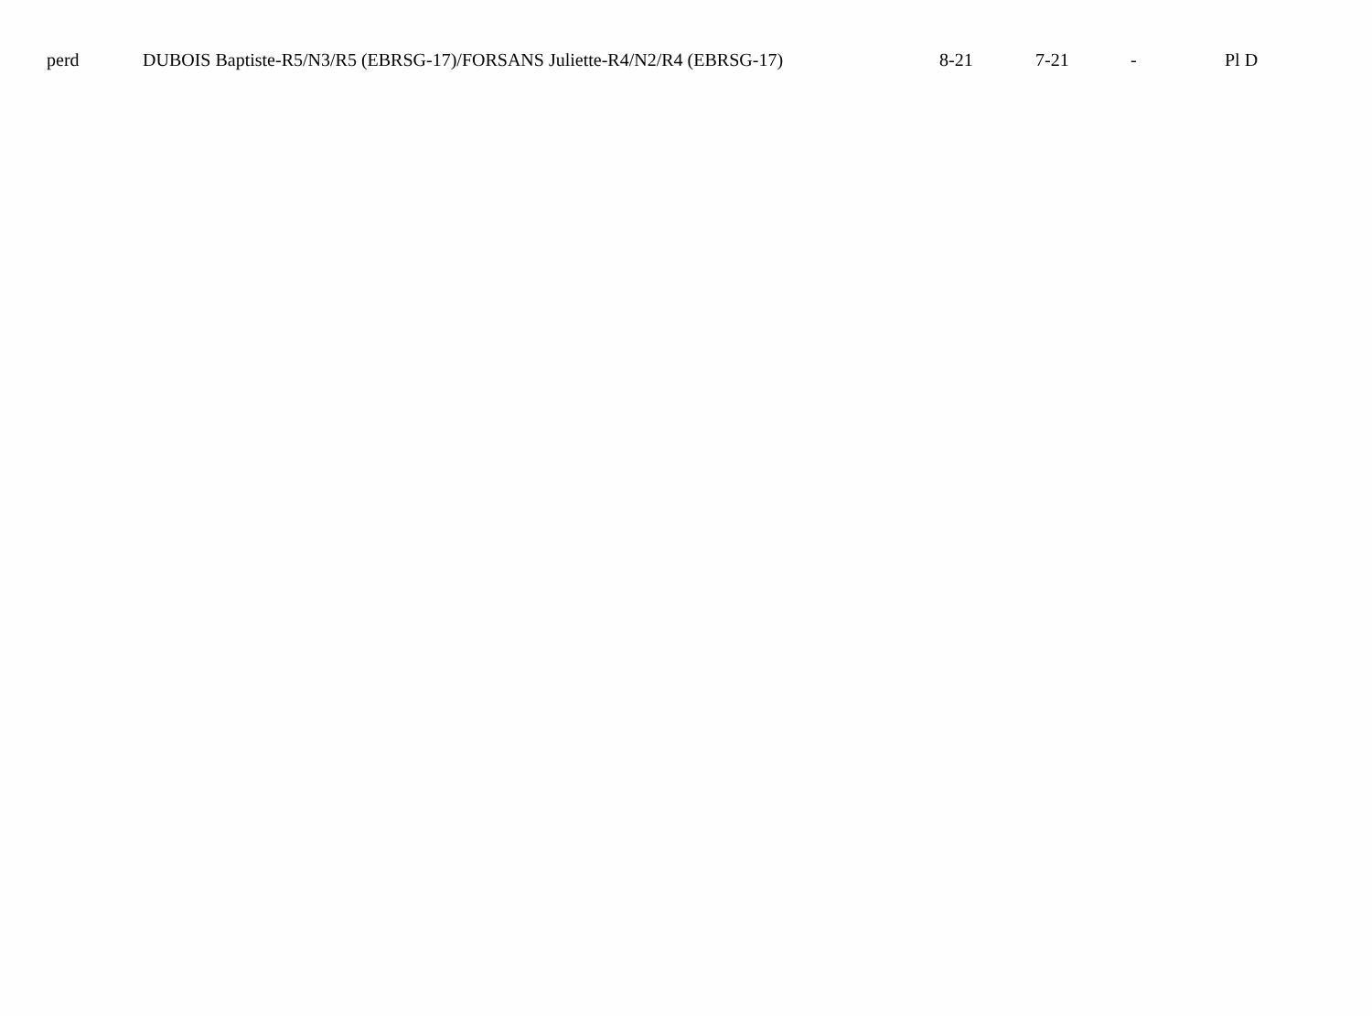| | perd | DUBOIS Baptiste-R5/N3/R5 (EBRSG-17)/FORSANS Juliette-R4/N2/R4 (EBRSG-17) | 8-21 | 7-21 | - | Pl D |